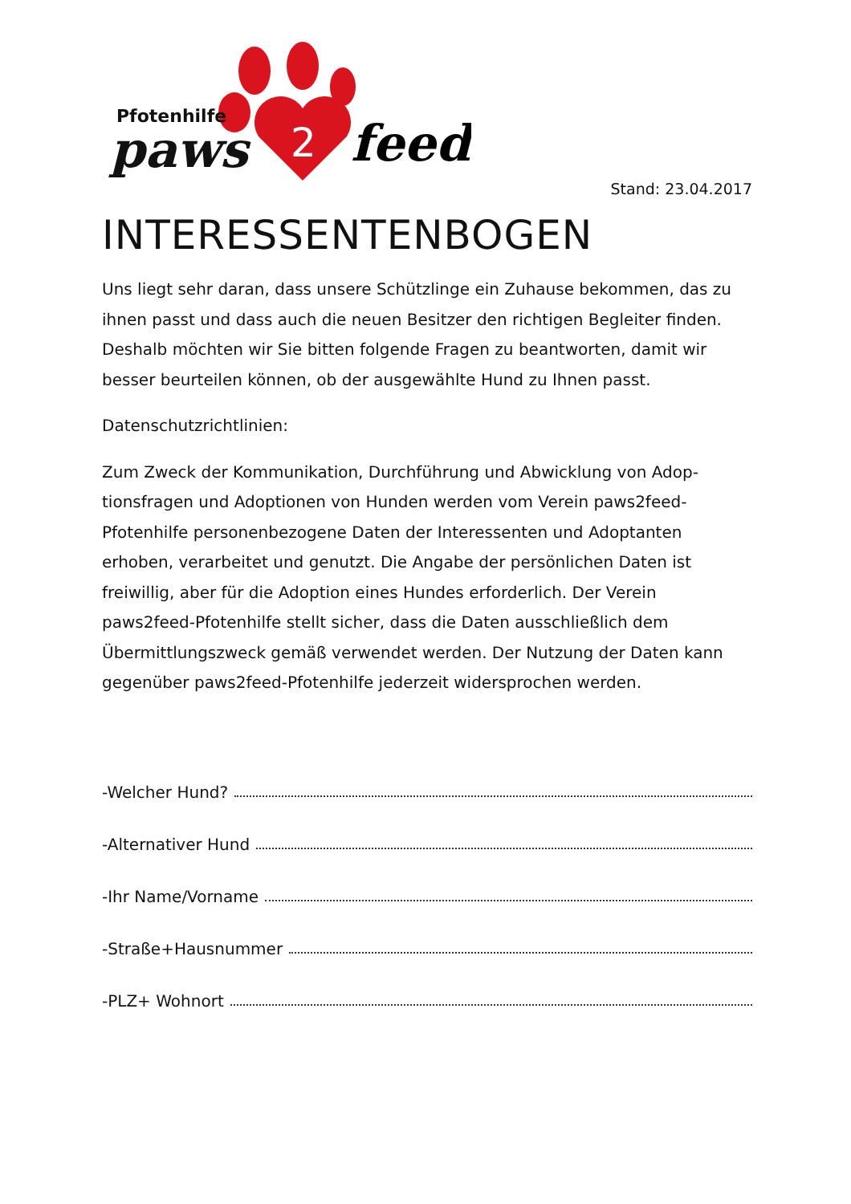2
feed
Pfotenhilfe
paws
Stand: 23.04.2017
INTERESSENTENBOGEN
Uns liegt sehr daran, dass unsere Schützlinge ein Zuhause bekommen, das zu ihnen passt und dass auch die neuen Besitzer den richtigen Begleiter finden. Deshalb möchten wir Sie bitten folgende Fragen zu beantworten, damit wir besser beurteilen können, ob der ausgewählte Hund zu Ihnen passt.
Datenschutzrichtlinien:
Zum Zweck der Kommunikation, Durchführung und Abwicklung von Adop-tionsfragen und Adoptionen von Hunden werden vom Verein paws2feed-Pfotenhilfe personenbezogene Daten der Interessenten und Adoptanten erhoben, verarbeitet und genutzt. Die Angabe der persönlichen Daten ist freiwillig, aber für die Adoption eines Hundes erforderlich. Der Verein paws2feed-Pfotenhilfe stellt sicher, dass die Daten ausschließlich dem Übermittlungszweck gemäß verwendet werden. Der Nutzung der Daten kann gegenüber paws2feed-Pfotenhilfe jederzeit widersprochen werden.
-Welcher Hund?
-Alternativer Hund
-Ihr Name/Vorname
-Straße+Hausnummer
-PLZ+ Wohnort